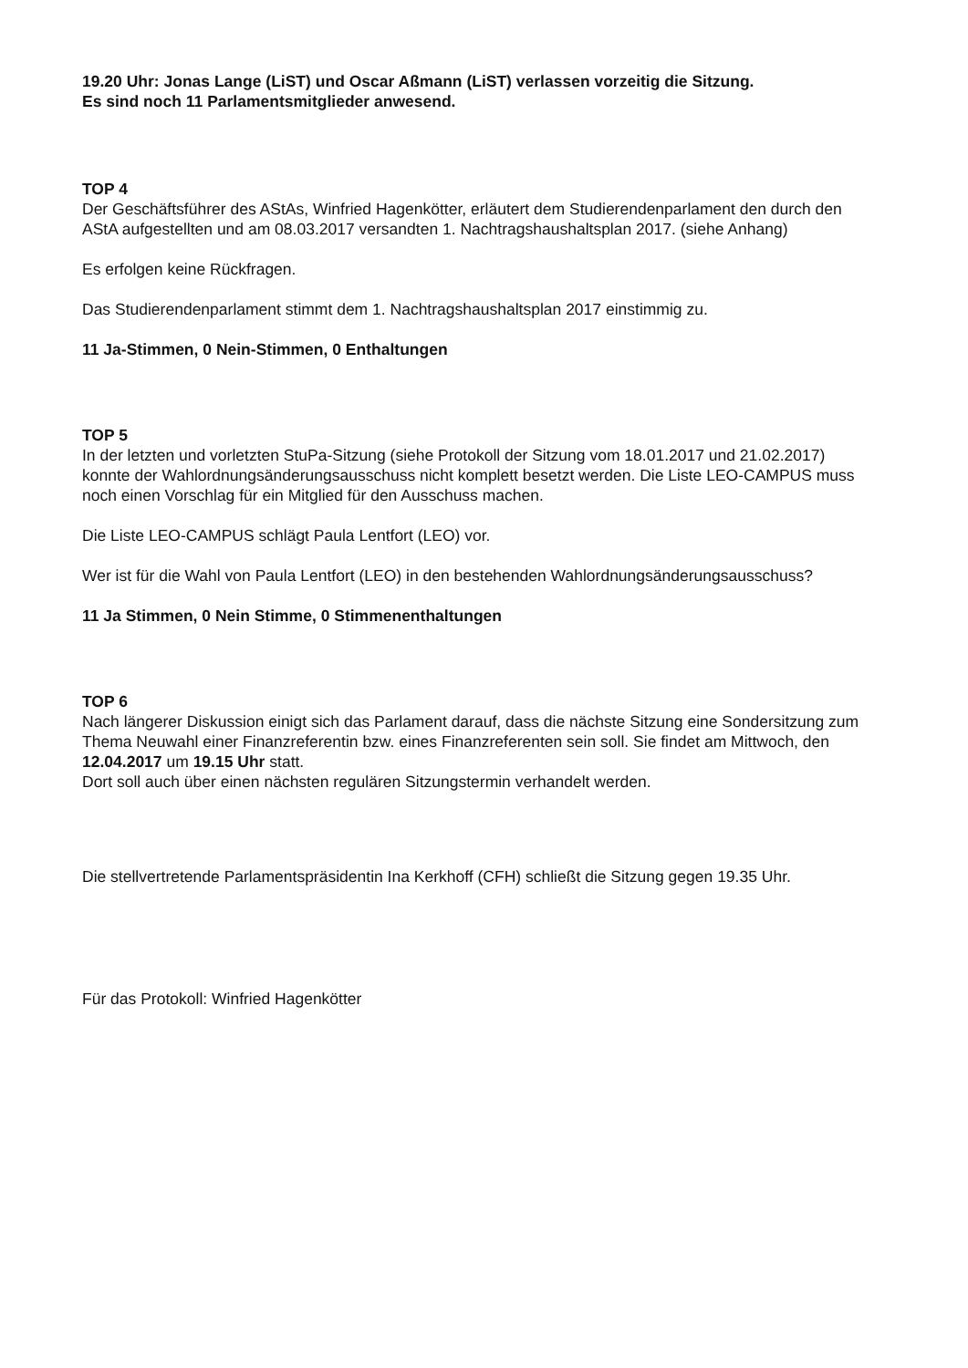19.20 Uhr: Jonas Lange (LiST) und Oscar Aßmann (LiST) verlassen vorzeitig die Sitzung.
Es sind noch 11 Parlamentsmitglieder anwesend.
TOP 4
Der Geschäftsführer des AStAs, Winfried Hagenkötter, erläutert dem Studierendenparlament den durch den AStA aufgestellten und am 08.03.2017 versandten 1. Nachtragshaushaltsplan 2017. (siehe Anhang)
Es erfolgen keine Rückfragen.
Das Studierendenparlament stimmt dem 1. Nachtragshaushaltsplan 2017 einstimmig zu.
11 Ja-Stimmen, 0 Nein-Stimmen, 0 Enthaltungen
TOP 5
In der letzten und vorletzten StuPa-Sitzung (siehe Protokoll der Sitzung vom 18.01.2017 und 21.02.2017) konnte der Wahlordnungsänderungsausschuss nicht komplett besetzt werden. Die Liste LEO-CAMPUS muss noch einen Vorschlag für ein Mitglied für den Ausschuss machen.
Die Liste LEO-CAMPUS schlägt Paula Lentfort (LEO) vor.
Wer ist für die Wahl von Paula Lentfort (LEO) in den bestehenden Wahlordnungsänderungsausschuss?
11 Ja Stimmen, 0 Nein Stimme, 0 Stimmenenthaltungen
TOP 6
Nach längerer Diskussion einigt sich das Parlament darauf, dass die nächste Sitzung eine Sondersitzung zum Thema Neuwahl einer Finanzreferentin bzw. eines Finanzreferenten sein soll. Sie findet am Mittwoch, den 12.04.2017 um 19.15 Uhr statt.
Dort soll auch über einen nächsten regulären Sitzungstermin verhandelt werden.
Die stellvertretende Parlamentspräsidentin Ina Kerkhoff (CFH) schließt die Sitzung gegen 19.35 Uhr.
Für das Protokoll: Winfried Hagenkötter